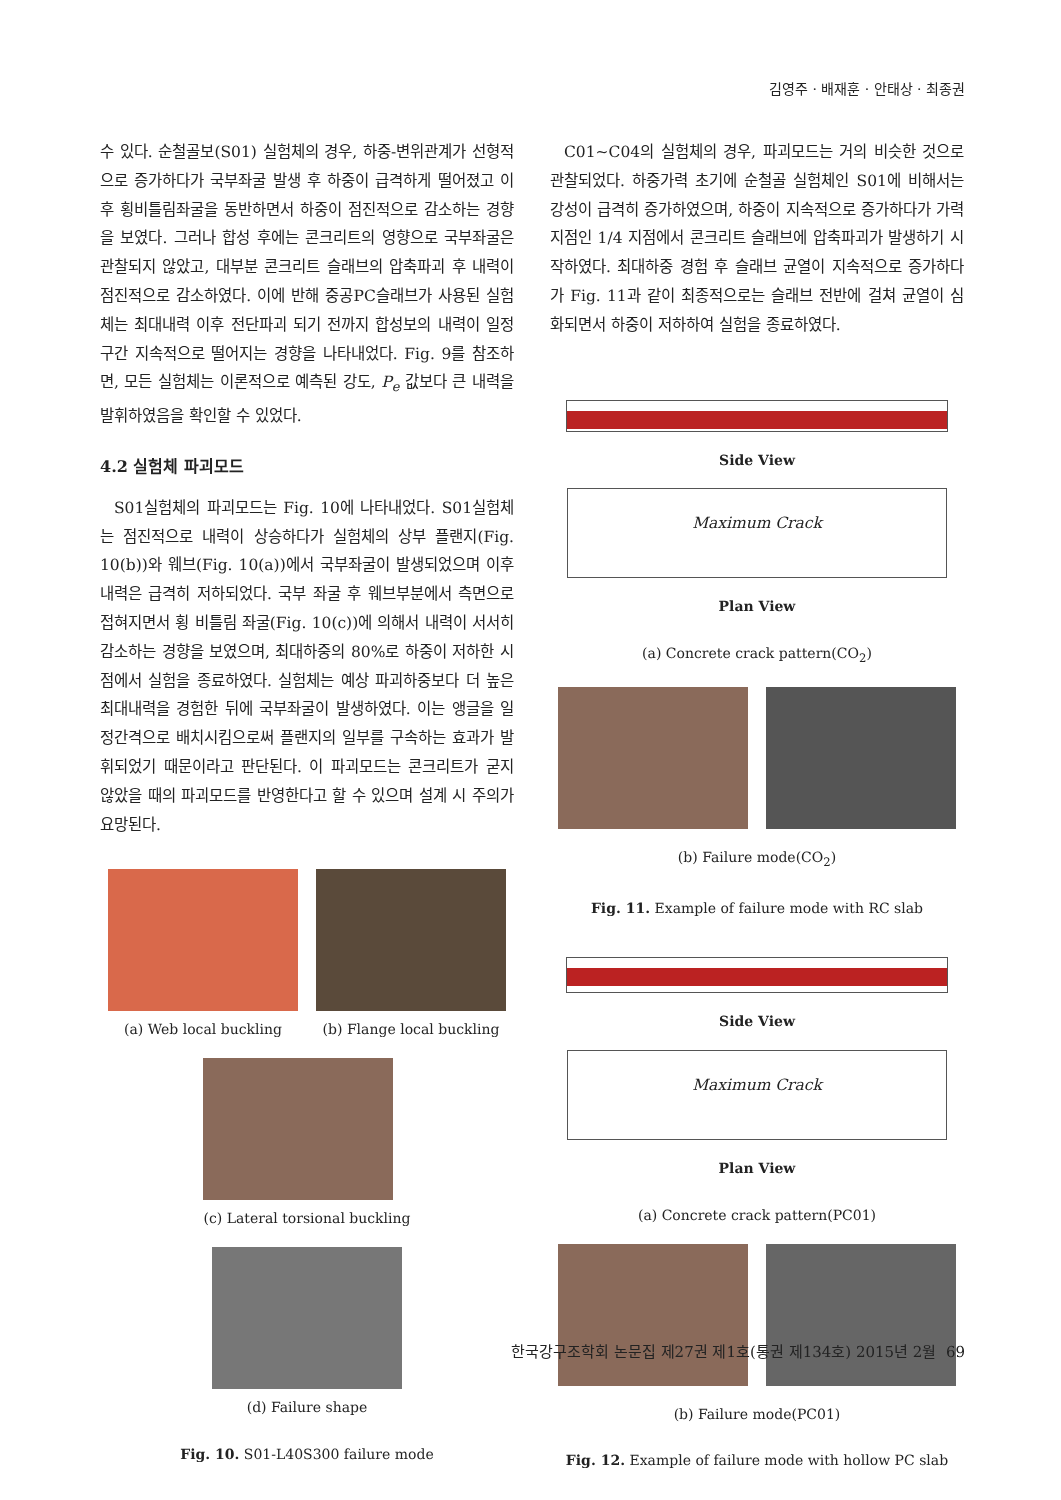김영주 · 배재훈 · 안태상 · 최종권
수 있다. 순철골보(S01) 실험체의 경우, 하중-변위관계가 선형적으로 증가하다가 국부좌굴 발생 후 하중이 급격하게 떨어졌고 이후 횡비틀림좌굴을 동반하면서 하중이 점진적으로 감소하는 경향을 보였다. 그러나 합성 후에는 콘크리트의 영향으로 국부좌굴은 관찰되지 않았고, 대부분 콘크리트 슬래브의 압축파괴 후 내력이 점진적으로 감소하였다. 이에 반해 중공PC슬래브가 사용된 실험체는 최대내력 이후 전단파괴 되기 전까지 합성보의 내력이 일정구간 지속적으로 떨어지는 경향을 나타내었다. Fig. 9를 참조하면, 모든 실험체는 이론적으로 예측된 강도, P<sub>e</sub> 값보다 큰 내력을 발휘하였음을 확인할 수 있었다.
4.2 실험체 파괴모드
S01실험체의 파괴모드는 Fig. 10에 나타내었다. S01실험체는 점진적으로 내력이 상승하다가 실험체의 상부 플랜지(Fig. 10(b))와 웨브(Fig. 10(a))에서 국부좌굴이 발생되었으며 이후 내력은 급격히 저하되었다. 국부 좌굴 후 웨브부분에서 측면으로 접혀지면서 횡 비틀림 좌굴(Fig. 10(c))에 의해서 내력이 서서히 감소하는 경향을 보였으며, 최대하중의 80%로 하중이 저하한 시점에서 실험을 종료하였다. 실험체는 예상 파괴하중보다 더 높은 최대내력을 경험한 뒤에 국부좌굴이 발생하였다. 이는 앵글을 일정간격으로 배치시킴으로써 플랜지의 일부를 구속하는 효과가 발휘되었기 때문이라고 판단된다. 이 파괴모드는 콘크리트가 굳지 않았을 때의 파괴모드를 반영한다고 할 수 있으며 설계 시 주의가 요망된다.
(a) Web local buckling
(b) Flange local buckling
(c) Lateral torsional buckling
(d) Failure shape
Fig. 10. S01-L40S300 failure mode
C01∼C04의 실험체의 경우, 파괴모드는 거의 비슷한 것으로 관찰되었다. 하중가력 초기에 순철골 실험체인 S01에 비해서는 강성이 급격히 증가하였으며, 하중이 지속적으로 증가하다가 가력지점인 1/4 지점에서 콘크리트 슬래브에 압축파괴가 발생하기 시작하였다. 최대하중 경험 후 슬래브 균열이 지속적으로 증가하다가 Fig. 11과 같이 최종적으로는 슬래브 전반에 걸쳐 균열이 심화되면서 하중이 저하하여 실험을 종료하였다.
Side View
Maximum Crack
Plan View
(a) Concrete crack pattern(CO<sub>2</sub>)
(b) Failure mode(CO<sub>2</sub>)
Fig. 11. Example of failure mode with RC slab
Side View
Maximum Crack
Plan View
(a) Concrete crack pattern(PC01)
(b) Failure mode(PC01)
Fig. 12. Example of failure mode with hollow PC slab
한국강구조학회 논문집 제27권 제1호(통권 제134호) 2015년 2월 69